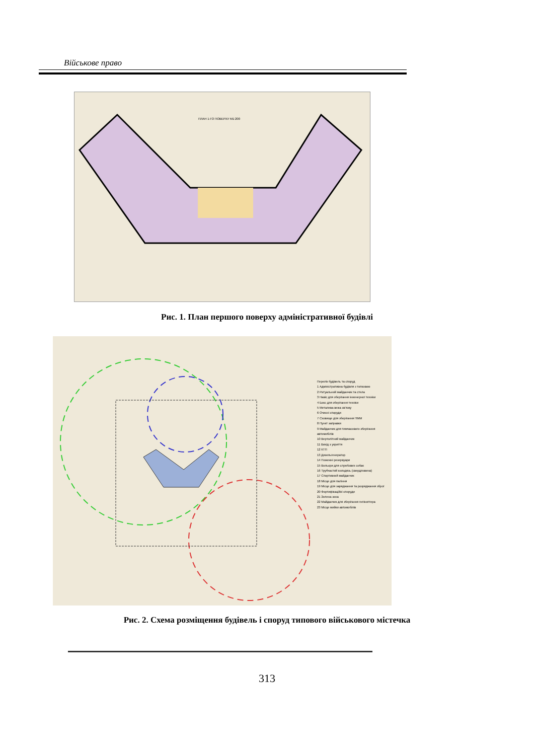Військове право
ПЛАН 1-ГО ПОВЕРХУ М1:200
Рис. 1. План першого поверху адміністративної будівлі
Перелік будівель та споруд
1 Адміністративна будівля з топковою
2 Ритуальний майданчик та стела
3 Навіс для зберігання інженерної техніки
4 Бокс для зберігання техніки
5 Металева вежа зв'язку
6 Очисні споруди
7 Сховище для зберігання ПММ
8 Пункт заправки
9 Майданчик для тимчасового зберігання автомобілів
10 Вертолітний майданчик
11 Вихід з укриття
12 КТП
13 Дизельгенератор
14 Пожежні резервуари
15 Вольєри для службових собак
16 Трубчастий колодязь (свердловина)
17 Спортивний майданчик
18 Місце для паління
19 Місце для заряджання та розряджання зброї
20 Фортифікаційні споруди
21 Зелена зона
22 Майданчик для зберігання гелікоптера
23 Місце мийки автомобілів
Рис. 2. Схема розміщення будівель і споруд типового військового містечка
313